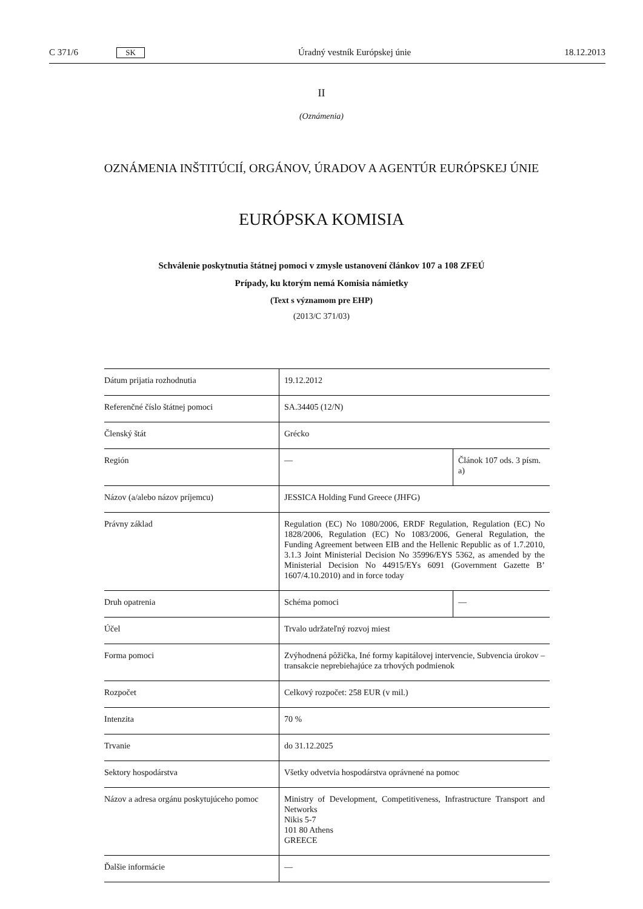C 371/6 SK Úradný vestník Európskej únie 18.12.2013
II
(Oznámenia)
OZNÁMENIA INŠTITÚCIÍ, ORGÁNOV, ÚRADOV A AGENTÚR EURÓPSKEJ ÚNIE
EURÓPSKA KOMISIA
Schválenie poskytnutia štátnej pomoci v zmysle ustanovení článkov 107 a 108 ZFEÚ
Prípady, ku ktorým nemá Komisia námietky
(Text s významom pre EHP)
(2013/C 371/03)
| Dátum prijatia rozhodnutia | 19.12.2012 | |
| Referenčné číslo štátnej pomoci | SA.34405 (12/N) | |
| Členský štát | Grécko | |
| Región | — | Článok 107 ods. 3 písm. a) |
| Názov (a/alebo názov príjemcu) | JESSICA Holding Fund Greece (JHFG) | |
| Právny základ | Regulation (EC) No 1080/2006, ERDF Regulation, Regulation (EC) No 1828/2006, Regulation (EC) No 1083/2006, General Regulation, the Funding Agreement between EIB and the Hellenic Republic as of 1.7.2010, 3.1.3 Joint Ministerial Decision No 35996/EYS 5362, as amended by the Ministerial Decision No 44915/EYs 6091 (Government Gazette B’ 1607/4.10.2010) and in force today | |
| Druh opatrenia | Schéma pomoci | — |
| Účel | Trvalo udržateľný rozvoj miest | |
| Forma pomoci | Zvýhodnená pôžička, Iné formy kapitálovej intervencie, Subvencia úrokov – transakcie neprebiehajúce za trhových podmienok | |
| Rozpočet | Celkový rozpočet: 258 EUR (v mil.) | |
| Intenzita | 70 % | |
| Trvanie | do 31.12.2025 | |
| Sektory hospodárstva | Všetky odvetvia hospodárstva oprávnené na pomoc | |
| Názov a adresa orgánu poskytujúceho pomoc | Ministry of Development, Competitiveness, Infrastructure Transport and Networks Nikis 5-7 101 80 Athens GREECE | |
| Ďalšie informácie | — | |